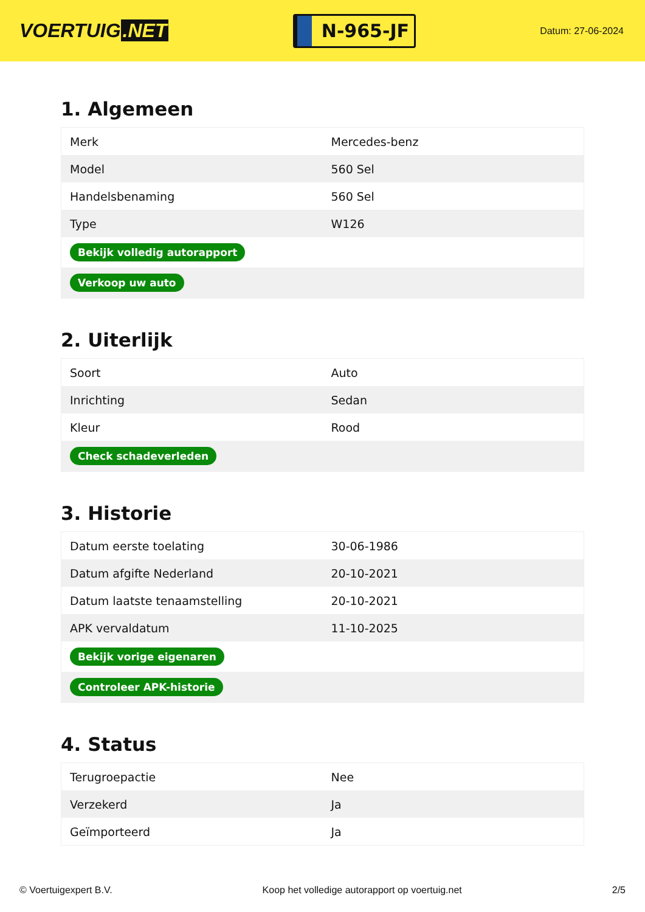VOERTUIG.NET
N-965-JF
Datum: 27-06-2024
1. Algemeen
| Merk | Mercedes-benz |
| Model | 560 Sel |
| Handelsbenaming | 560 Sel |
| Type | W126 |
| Bekijk volledig autorapport | |
| Verkoop uw auto | |
2. Uiterlijk
| Soort | Auto |
| Inrichting | Sedan |
| Kleur | Rood |
| Check schadeverleden | |
3. Historie
| Datum eerste toelating | 30-06-1986 |
| Datum afgifte Nederland | 20-10-2021 |
| Datum laatste tenaamstelling | 20-10-2021 |
| APK vervaldatum | 11-10-2025 |
| Bekijk vorige eigenaren | |
| Controleer APK-historie | |
4. Status
| Terugroepactie | Nee |
| Verzekerd | Ja |
| Geïmporteerd | Ja |
© Voertuigexpert B.V. Koop het volledige autorapport op voertuig.net 2/5